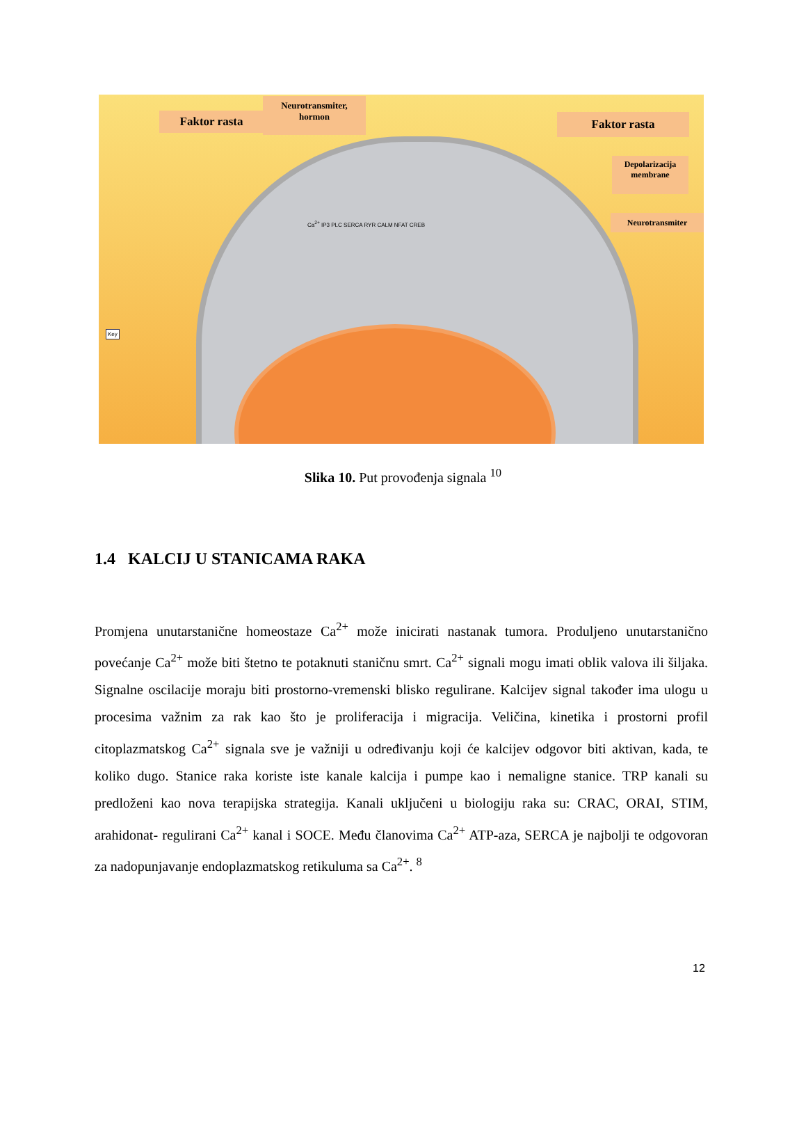Faktor rasta
Neurotransmiter,
hormon
Faktor rasta
Depolarizacija
membrane
Neurotransmiter
Ca<sup>2+</sup> IP3 PLC SERCA RYR CALM NFAT CREB
Key
Slika 10. Put provođenja signala <sup>10</sup>
1.4 KALCIJ U STANICAMA RAKA
Promjena unutarstanične homeostaze Ca<sup>2+</sup> može inicirati nastanak tumora. Produljeno unutarstanično povećanje Ca<sup>2+</sup> može biti štetno te potaknuti staničnu smrt. Ca<sup>2+</sup> signali mogu imati oblik valova ili šiljaka. Signalne oscilacije moraju biti prostorno-vremenski blisko regulirane. Kalcijev signal također ima ulogu u procesima važnim za rak kao što je proliferacija i migracija. Veličina, kinetika i prostorni profil citoplazmatskog Ca<sup>2+</sup> signala sve je važniji u određivanju koji će kalcijev odgovor biti aktivan, kada, te koliko dugo. Stanice raka koriste iste kanale kalcija i pumpe kao i nemaligne stanice. TRP kanali su predloženi kao nova terapijska strategija. Kanali uključeni u biologiju raka su: CRAC, ORAI, STIM, arahidonat- regulirani Ca<sup>2+</sup> kanal i SOCE. Među članovima Ca<sup>2+</sup> ATP-aza, SERCA je najbolji te odgovoran za nadopunjavanje endoplazmatskog retikuluma sa Ca<sup>2+</sup>. <sup>8</sup>
12